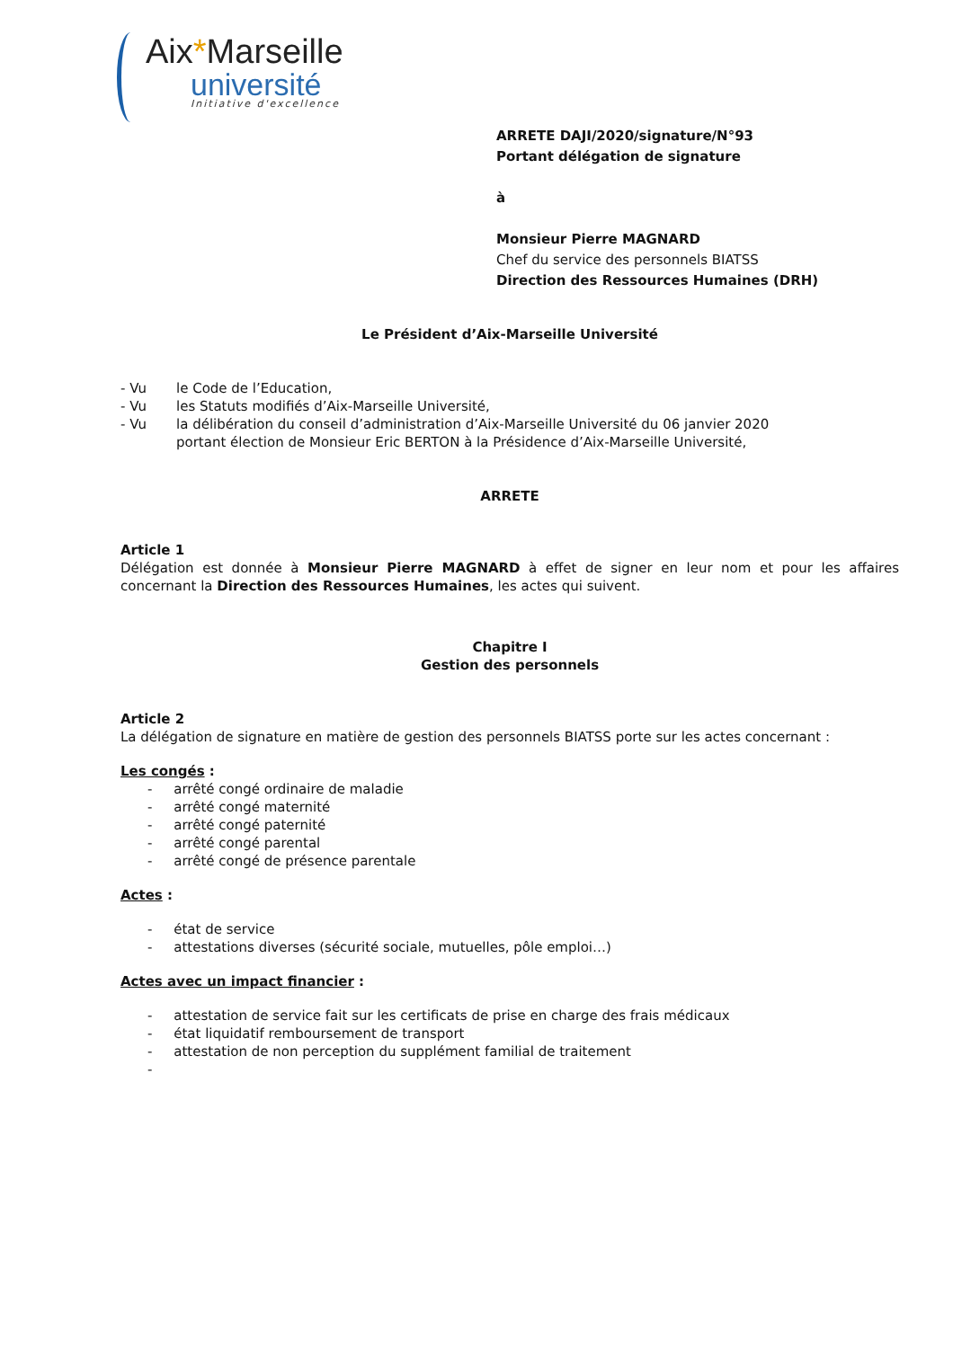Aix*Marseille
université
Initiative d'excellence
ARRETE DAJI/2020/signature/N°93
Portant délégation de signature
à
Monsieur Pierre MAGNARD
Chef du service des personnels BIATSS
Direction des Ressources Humaines (DRH)
Le Président d’Aix-Marseille Université
| - Vu | le Code de l’Education, |
| - Vu | les Statuts modifiés d’Aix-Marseille Université, |
| - Vu | la délibération du conseil d’administration d’Aix-Marseille Université du 06 janvier 2020 portant élection de Monsieur Eric BERTON à la Présidence d’Aix-Marseille Université, |
ARRETE
Article 1
Délégation est donnée à Monsieur Pierre MAGNARD à effet de signer en leur nom et pour les affaires concernant la Direction des Ressources Humaines, les actes qui suivent.
Chapitre I
Gestion des personnels
Article 2
La délégation de signature en matière de gestion des personnels BIATSS porte sur les actes concernant :
Les congés :
- arrêté congé ordinaire de maladie
- arrêté congé maternité
- arrêté congé paternité
- arrêté congé parental
- arrêté congé de présence parentale
Actes :
- état de service
- attestations diverses (sécurité sociale, mutuelles, pôle emploi…)
Actes avec un impact financier :
- attestation de service fait sur les certificats de prise en charge des frais médicaux
- état liquidatif remboursement de transport
- attestation de non perception du supplément familial de traitement
-